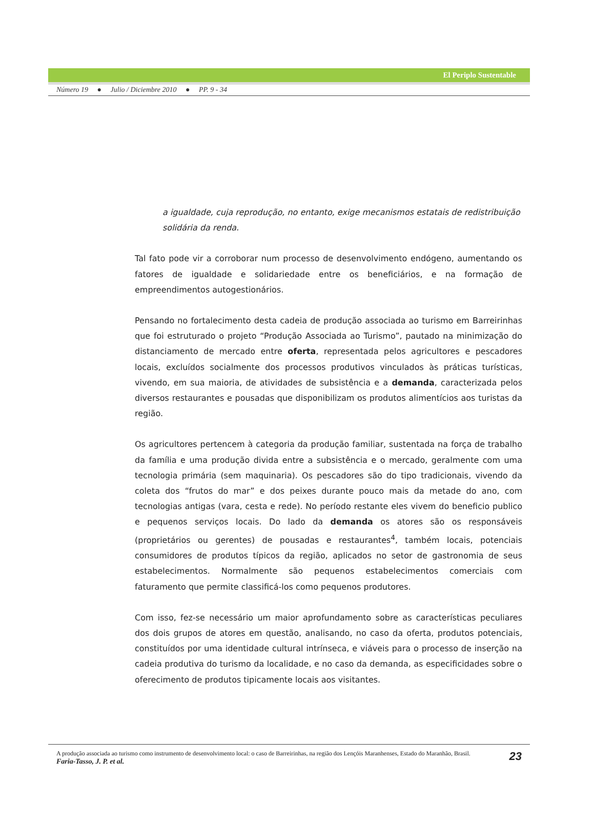El Periplo Sustentable
Número 19 ● Julio / Diciembre 2010 ● PP. 9 - 34
a igualdade, cuja reprodução, no entanto, exige mecanismos estatais de redistribuição solidária da renda.
Tal fato pode vir a corroborar num processo de desenvolvimento endógeno, aumentando os fatores de igualdade e solidariedade entre os beneficiários, e na formação de empreendimentos autogestionários.
Pensando no fortalecimento desta cadeia de produção associada ao turismo em Barreirinhas que foi estruturado o projeto “Produção Associada ao Turismo”, pautado na minimização do distanciamento de mercado entre oferta, representada pelos agricultores e pescadores locais, excluídos socialmente dos processos produtivos vinculados às práticas turísticas, vivendo, em sua maioria, de atividades de subsistência e a demanda, caracterizada pelos diversos restaurantes e pousadas que disponibilizam os produtos alimentícios aos turistas da região.
Os agricultores pertencem à categoria da produção familiar, sustentada na força de trabalho da família e uma produção divida entre a subsistência e o mercado, geralmente com uma tecnologia primária (sem maquinaria). Os pescadores são do tipo tradicionais, vivendo da coleta dos “frutos do mar” e dos peixes durante pouco mais da metade do ano, com tecnologias antigas (vara, cesta e rede). No período restante eles vivem do beneficio publico e pequenos serviços locais. Do lado da demanda os atores são os responsáveis (proprietários ou gerentes) de pousadas e restaurantes<sup>4</sup>, também locais, potenciais consumidores de produtos típicos da região, aplicados no setor de gastronomia de seus estabelecimentos. Normalmente são pequenos estabelecimentos comerciais com faturamento que permite classificá-los como pequenos produtores.
Com isso, fez-se necessário um maior aprofundamento sobre as características peculiares dos dois grupos de atores em questão, analisando, no caso da oferta, produtos potenciais, constituídos por uma identidade cultural intrínseca, e viáveis para o processo de inserção na cadeia produtiva do turismo da localidade, e no caso da demanda, as especificidades sobre o oferecimento de produtos tipicamente locais aos visitantes.
23 A produção associada ao turismo como instrumento de desenvolvimento local: o caso de Barreirinhas, na região dos Lençóis Maranhenses, Estado do Maranhão, Brasil.
Faria-Tasso, J. P. et al.